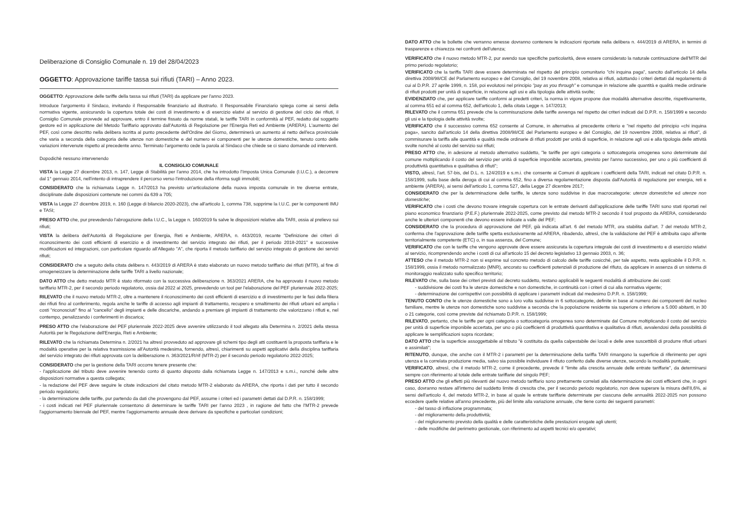Deliberazione di Consiglio Comunale n. 19 del 28/04/2023
OGGETTO: Approvazione tariffe tassa sui rifiuti (TARI) – Anno 2023.
OGGETTO: Approvazione delle tariffe della tassa sui rifiuti (TARI) da applicare per l'anno 2023.
Introduce l'argomento il Sindaco, invitando il Responsabile finanziario ad illustrarlo. Il Responsabile Finanziario spiega come ai sensi della normativa vigente, assicurando la copertura totale dei costi di investimento e di esercizio elativi al servizio di gestione del ciclo dei rifiuti, il Consiglio Comunale provvede ad approvare, entro il termine fissato da norme statali, le tariffe TARI in conformità al PEF, redatto dal soggetto gestore ed in applicazione del Metodo Tariffario approvato dall'Autorità di Regolazione per l'Energia Reti ed Ambiente (ARERA). L'aumento del PEF, così come descritto nella delibera iscritta al punto precedente dell'Ordine del Giorno, determinerà un aumento al netto dell'eca provinciale che varia a seconda della categoria delle utenze non domestiche e del numero ei componenti per le utenze domestiche, tenuto conto delle variazioni intervenute rispetto al precedente anno. Terminato l'argomento cede la parola al Sindaco che chiede se ci siano domande od interventi.
Dopodichè nessuno intervenendo
IL CONSIGLIO COMUNALE
VISTA la Legge 27 dicembre 2013, n. 147, Legge di Stabilità per l'anno 2014, che ha introdotto l'Imposta Unica Comunale (I.U.C.), a decorrere dal 1° gennaio 2014, nell'intento di intraprendere il percorso verso l'introduzione della riforma sugli immobili;
CONSIDERATO che la richiamata Legge n. 147/2013 ha previsto un'articolazione della nuova imposta comunale in tre diverse entrate, disciplinate dalle disposizioni contenute nei commi da 639 a 705;
VISTA la Legge 27 dicembre 2019, n. 160 (Legge di bilancio 2020-2023), che all'articolo 1, comma 738, sopprime la I.U.C. per le componenti IMU e TASI;
PRESO ATTO che, pur prevedendo l'abrogazione della I.U.C., la Legge n. 160/2019 fa salve le disposizioni relative alla TARI, ossia al prelievo sui rifiuti;
VISTA la delibera dell'Autorità di Regolazione per Energia, Reti e Ambiente, ARERA, n. 443/2019, recante "Definizione dei criteri di riconoscimento dei costi efficienti di esercizio e di investimento del servizio integrato dei rifiuti, per il periodo 2018-2021" e successive modificazioni ed integrazioni, con particolare riguardo all'Allegato "A", che riporta il metodo tariffario del servizio integrato di gestione dei servizi rifiuti;
CONSIDERATO che a seguito della citata delibera n. 443/2019 di ARERA è stato elaborato un nuovo metodo tariffario dei rifiuti (MTR), al fine di omogeneizzare la determinazione delle tariffe TARI a livello nazionale;
DATO ATTO che detto metodo MTR è stato riformato con la successiva deliberazione n. 363/2021 ARERA, che ha approvato il nuovo metodo tariffario MTR-2, per il secondo periodo regolatorio, ossia dal 2022 al 2025, prevedendo un tool per l'elaborazione del PEF pluriennale 2022-2025;
RILEVATO che il nuovo metodo MTR-2, oltre a mantenere il riconoscimento dei costi efficienti di esercizio e di investimento per le fasi della filiera dei rifiuti fino al conferimento, regola anche le tariffe di accesso agli impianti di trattamento, recupero e smaltimento dei rifiuti urbani ed amplia i costi "riconosciuti" fino al "cancello" degli impianti e delle discariche, andando a premiare gli impianti di trattamento che valorizzano i rifiuti e, nel contempo, penalizzando i conferimenti in discarica;
PRESO ATTO che l'elaborazione del PEF pluriennale 2022-2025 deve avvenire utilizzando il tool allegato alla Determina n. 2/2021 della stessa Autorità per le Regolazione dell'Energia, Reti e Ambiente;
RILEVATO che la richiamata Determina n. 2/2021 ha altresì provveduto ad approvare gli schemi tipo degli atti costituenti la proposta tariffaria e le modalità operative per la relativa trasmissione all'Autorità medesima, fornendo, altresì, chiarimenti su aspetti applicativi della disciplina tariffaria del servizio integrato dei rifiuti approvata con la deliberazione n. 363/2021/R/rif (MTR-2) per il secondo periodo regolatorio 2022-2025;
CONSIDERATO che per la gestione della TARI occorre tenere presente che:
- l'applicazione del tributo deve avvenire tenendo conto di quanto disposto dalla richiamata Legge n. 147/2013 e s.m.i., nonché delle altre disposizioni normative a questa collegata;
- la redazione del PEF deve seguire le citate indicazioni del citato metodo MTR-2 elaborato da ARERA, che riporta i dati per tutto il secondo periodo regolatorio;
- la determinazione delle tariffe, pur partendo da dati che provengono dal PEF, assume i criteri ed i parametri dettati dal D.P.R. n. 158/1999;
- i costi indicati nel PEF pluriennale consentono di determinare le tariffe TARI per l'anno 2023 , in ragione del fatto che l'MTR-2 prevede l'aggiornamento biennale del PEF, mentre l'aggiornamento annuale deve derivare da specifiche e particolari condizioni;
DATO ATTO che le bollette che verranno emesse dovranno contenere le indicazioni riportate nella delibera n. 444/2019 di ARERA, in termini di trasparenze e chiarezza nei confronti dell'utenza;
VERIFICATO che il nuovo metodo MTR-2, pur avendo sue specifiche particolarità, deve essere considerato la naturale continuazione dell'MTR del primo periodo regolatorio;
VERIFICATO che la tariffa TARI deve essere determinata nel rispetto del principio comunitario "chi inquina paga", sancito dall'articolo 14 della direttiva 2008/98/CE del Parlamento europeo e del Consiglio, del 19 novembre 2008, relativa ai rifiuti, adottando i criteri dettati dal regolamento di cui al D.P.R. 27 aprile 1999, n. 158, poi evolutosi nel principio "pay as you through" e comunque in relazione alle quantità e qualità medie ordinarie di rifiuti prodotti per unità di superficie, in relazione agli usi e alla tipologia delle attività svolte;
EVIDENZIATO che, per applicare tariffe conformi ai predetti criteri, la norma in vigore propone due modalità alternative descritte, rispettivamente, al comma 651 ed al comma 652, dell'articolo 1, della citata Legge n. 147/2013;
RILEVATO che il comma 651 prevede che la commisurazione delle tariffe avvenga nel rispetto dei criteri indicati dal D.P.R. n. 158/1999 e secondo gli usi e la tipologia delle attività svolte;
VERIFICATO che il successivo comma 652 consente al Comune, in alternativa al precedente criterio e "nel rispetto del principio «chi inquina paga», sancito dall'articolo 14 della direttiva 2008/98/CE del Parlamento europeo e del Consiglio, del 19 novembre 2008, relativa ai rifiuti", di commisurare la tariffa alle quantità e qualità medie ordinarie di rifiuti prodotti per unità di superficie, in relazione agli usi e alla tipologia delle attività svolte nonché al costo del servizio sui rifiuti;
PRESO ATTO che, in adesione al metodo alternativo suddetto, "le tariffe per ogni categoria o sottocategoria omogenea sono determinate dal comune moltiplicando il costo del servizio per unità di superficie imponibile accertata, previsto per l'anno successivo, per uno o più coefficienti di produttività quantitativa e qualitativa di rifiuti";
VISTO, altresì, l'art. 57-bis, del D.L. n. 124/2019 e s.m.i. che consente ai Comuni di applicare i coefficienti della TARI, indicati nel citato D.P.R. n. 158/1999, sulla base della deroga di cui al comma 652, fino a diversa regolamentazione disposta dall'Autorità di regolazione per energia, reti e ambiente (ARERA), ai sensi dell'articolo 1, comma 527, della Legge 27 dicembre 2017;
CONSIDERATO che per la determinazione delle tariffe, le utenze sono suddivise in due macrocategorie: utenze domestiche ed utenze non domestiche;
VERIFICATO che i costi che devono trovare integrale copertura con le entrate derivanti dall'applicazione delle tariffe TARI sono stati riportati nel piano economico finanziario (P.E.F.) pluriennale 2022-2025, come previsto dal metodo MTR-2 secondo il tool proposto da ARERA, considerando anche le ulteriori componenti che devono essere indicate a valle del PEF;
CONSIDERATO che la procedura di approvazione del PEF, già indicata all'art. 6 del metodo MTR, ora stabilita dall'art. 7 del metodo MTR-2, conferma che l'approvazione delle tariffe spetta esclusivamente ad ARERA, ribadendo, altresì, che la validazione del PEF è attribuita capo all'ente territorialmente competente (ETC) o, in sua assenza, del Comune;
VERIFICATO che con le tariffe che vengono approvate deve essere assicurata la copertura integrale dei costi di investimento e di esercizio relativi al servizio, ricomprendendo anche i costi di cui all'articolo 15 del decreto legislativo 13 gennaio 2003, n. 36;
ATTESO che il metodo MTR-2 non si esprime sul concreto metodo di calcolo delle tariffe cosicché, per tale aspetto, resta applicabile il D.P.R. n. 158/1999, ossia il metodo normalizzato (MNR), ancorato su coefficienti potenziali di produzione del rifiuto, da applicare in assenza di un sistema di monitoraggio realizzato sullo specifico territorio;
RILEVATO che, sulla base dei criteri previsti dal decreto suddetto, restano applicabili le seguenti modalità di attribuzione dei costi:
suddivisione dei costi fra le utenze domestiche e non domestiche, in continuità con i criteri di cui alla normativa vigente;
determinazione dei corrispettivi con possibilità di applicare i parametri indicati dal medesimo D.P.R. n. 158/1999;
TENUTO CONTO che le utenze domestiche sono a loro volta suddivise in 6 sottocategorie, definite in base al numero dei componenti del nucleo familiare, mentre le utenze non domestiche sono suddivise a seconda che la popolazione residente sia superiore o inferiore a 5.000 abitanti, in 30 o 21 categorie, così come previste dal richiamato D.P.R. n. 158/1999;
RILEVATO, pertanto, che le tariffe per ogni categoria o sottocategoria omogenea sono determinate dal Comune moltiplicando il costo del servizio per unità di superficie imponibile accertata, per uno o più coefficienti di produttività quantitativa e qualitativa di rifiuti, avvalendosi della possibilità di applicare le semplificazioni sopra ricordate;
DATO ATTO che la superficie assoggettabile al tributo "è costituita da quella calpestabile dei locali e delle aree suscettibili di produrre rifiuti urbani e assimilati";
RITENUTO, dunque, che anche con il MTR-2 i parametri per la determinazione della tariffa TARI rimangono la superficie di riferimento per ogni utenza e la correlata produzione media, salvo sia possibile individuare il rifiuto conferito dalle diverse utenze, secondo la modalità puntuale;
VERIFICATO, altresì, che il metodo MTR-2, come il precedente, prevede il "limite alla crescita annuale delle entrate tariffarie", da determinarsi sempre con riferimento al totale delle entrate tariffarie del singolo PEF;
PRESO ATTO che gli effetti più rilevanti del nuovo metodo tariffario sono prettamente correlati alla rideterminazione dei costi efficienti che, in ogni caso, dovranno restare all'interno del suddetto limite di crescita che, per il secondo periodo regolatorio, non deve superare la misura dell'8,6%, ai sensi dell'articolo 4, del metodo MTR-2, in base al quale le entrate tariffarie determinate per ciascuna delle annualità 2022-2025 non possono eccedere quelle relative all'anno precedente, più del limite alla variazione annuale, che tiene conto dei seguenti parametri:
del tasso di inflazione programmata;
del miglioramento della produttività;
del miglioramento previsto della qualità e delle caratteristiche delle prestazioni erogate agli utenti;
delle modifiche del perimetro gestionale, con riferimento ad aspetti tecnici e/o operativi;